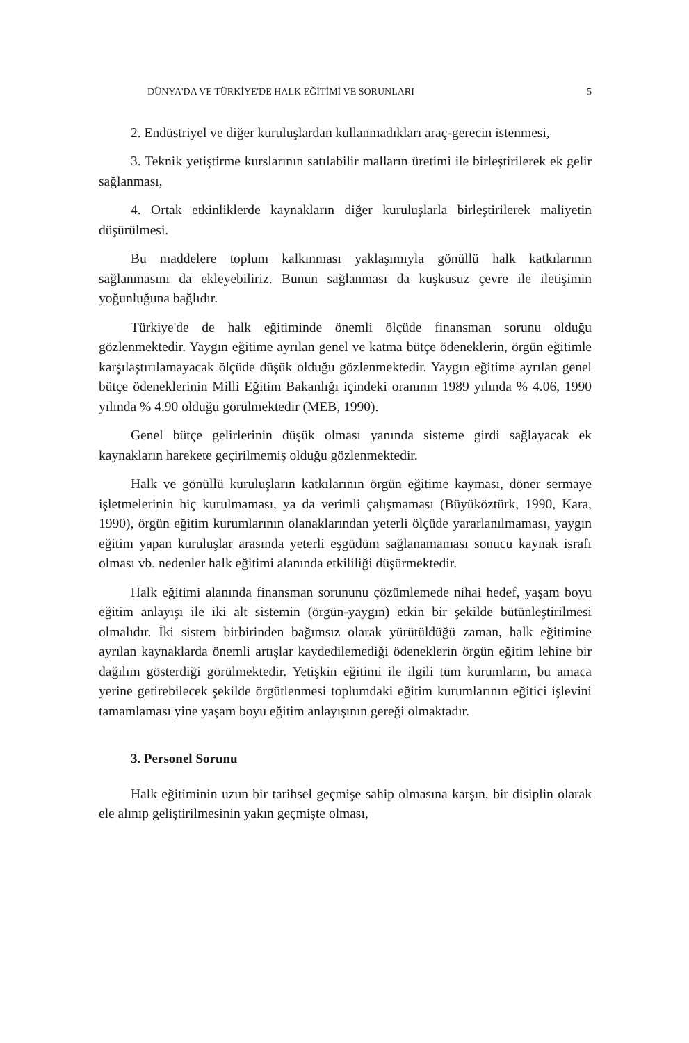DÜNYA'DA VE TÜRKİYE'DE HALK EĞİTİMİ VE SORUNLARI 5
2. Endüstriyel ve diğer kuruluşlardan kullanmadıkları araç-gerecin istenmesi,
3. Teknik yetiştirme kurslarının satılabilir malların üretimi ile birleştirilerek ek gelir sağlanması,
4. Ortak etkinliklerde kaynakların diğer kuruluşlarla birleştirilerek maliyetin düşürülmesi.
Bu maddelere toplum kalkınması yaklaşımıyla gönüllü halk katkılarının sağlanmasını da ekleyebiliriz. Bunun sağlanması da kuşkusuz çevre ile iletişimin yoğunluğuna bağlıdır.
Türkiye'de de halk eğitiminde önemli ölçüde finansman sorunu olduğu gözlenmektedir. Yaygın eğitime ayrılan genel ve katma bütçe ödeneklerin, örgün eğitimle karşılaştırılamayacak ölçüde düşük olduğu gözlenmektedir. Yaygın eğitime ayrılan genel bütçe ödeneklerinin Milli Eğitim Bakanlığı içindeki oranının 1989 yılında % 4.06, 1990 yılında % 4.90 olduğu görülmektedir (MEB, 1990).
Genel bütçe gelirlerinin düşük olması yanında sisteme girdi sağlayacak ek kaynakların harekete geçirilmemiş olduğu gözlenmektedir.
Halk ve gönüllü kuruluşların katkılarının örgün eğitime kayması, döner sermaye işletmelerinin hiç kurulmaması, ya da verimli çalışmaması (Büyüköztürk, 1990, Kara, 1990), örgün eğitim kurumlarının olanaklarından yeterli ölçüde yararlanılmaması, yaygın eğitim yapan kuruluşlar arasında yeterli eşgüdüm sağlanamaması sonucu kaynak israfı olması vb. nedenler halk eğitimi alanında etkililiği düşürmektedir.
Halk eğitimi alanında finansman sorununu çözümlemede nihai hedef, yaşam boyu eğitim anlayışı ile iki alt sistemin (örgün-yaygın) etkin bir şekilde bütünleştirilmesi olmalıdır. İki sistem birbirinden bağımsız olarak yürütüldüğü zaman, halk eğitimine ayrılan kaynaklarda önemli artışlar kaydedilemediği ödeneklerin örgün eğitim lehine bir dağılım gösterdiği görülmektedir. Yetişkin eğitimi ile ilgili tüm kurumların, bu amaca yerine getirebilecek şekilde örgütlenmesi toplumdaki eğitim kurumlarının eğitici işlevini tamamlaması yine yaşam boyu eğitim anlayışının gereği olmaktadır.
3. Personel Sorunu
Halk eğitiminin uzun bir tarihsel geçmişe sahip olmasına karşın, bir disiplin olarak ele alınıp geliştirilmesinin yakın geçmişte olması,